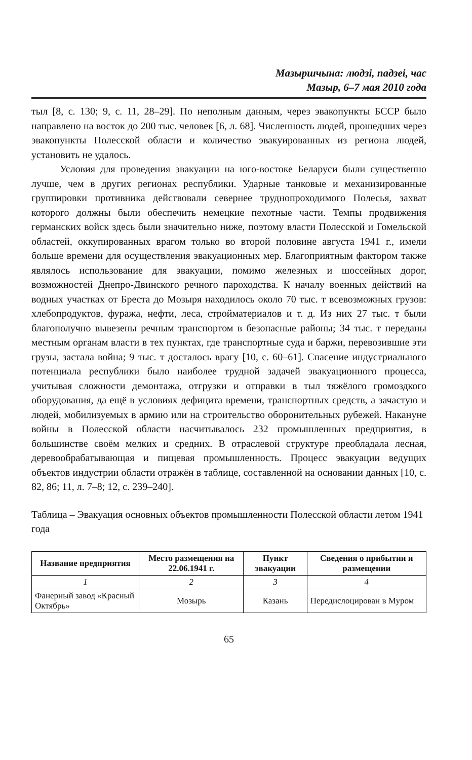Мазыршчына: людзі, падзеі, час
Мазыр, 6–7 мая 2010 года
тыл [8, с. 130; 9, с. 11, 28–29]. По неполным данным, через эвакопункты БССР было направлено на восток до 200 тыс. человек [6, л. 68]. Численность людей, прошедших через эвакопункты Полесской области и количество эвакуированных из региона людей, установить не удалось.
Условия для проведения эвакуации на юго-востоке Беларуси были существенно лучше, чем в других регионах республики. Ударные танковые и механизированные группировки противника действовали севернее труднопроходимого Полесья, захват которого должны были обеспечить немецкие пехотные части. Темпы продвижения германских войск здесь были значительно ниже, поэтому власти Полесской и Гомельской областей, оккупированных врагом только во второй половине августа 1941 г., имели больше времени для осуществления эвакуационных мер. Благоприятным фактором также являлось использование для эвакуации, помимо железных и шоссейных дорог, возможностей Днепро-Двинского речного пароходства. К началу военных действий на водных участках от Бреста до Мозыря находилось около 70 тыс. т всевозможных грузов: хлебопродуктов, фуража, нефти, леса, стройматериалов и т. д. Из них 27 тыс. т были благополучно вывезены речным транспортом в безопасные районы; 34 тыс. т переданы местным органам власти в тех пунктах, где транспортные суда и баржи, перевозившие эти грузы, застала война; 9 тыс. т досталось врагу [10, с. 60–61]. Спасение индустриального потенциала республики было наиболее трудной задачей эвакуационного процесса, учитывая сложности демонтажа, отгрузки и отправки в тыл тяжёлого громоздкого оборудования, да ещё в условиях дефицита времени, транспортных средств, а зачастую и людей, мобилизуемых в армию или на строительство оборонительных рубежей. Накануне войны в Полесской области насчитывалось 232 промышленных предприятия, в большинстве своём мелких и средних. В отраслевой структуре преобладала лесная, деревообрабатывающая и пищевая промышленность. Процесс эвакуации ведущих объектов индустрии области отражён в таблице, составленной на основании данных [10, с. 82, 86; 11, л. 7–8; 12, с. 239–240].
Таблица – Эвакуация основных объектов промышленности Полесской области летом 1941 года
| Название предприятия | Место размещения на 22.06.1941 г. | Пункт эвакуации | Сведения о прибытии и размещении |
| --- | --- | --- | --- |
| 1 | 2 | 3 | 4 |
| Фанерный завод «Красный Октябрь» | Мозырь | Казань | Передислоцирован в Муром |
65